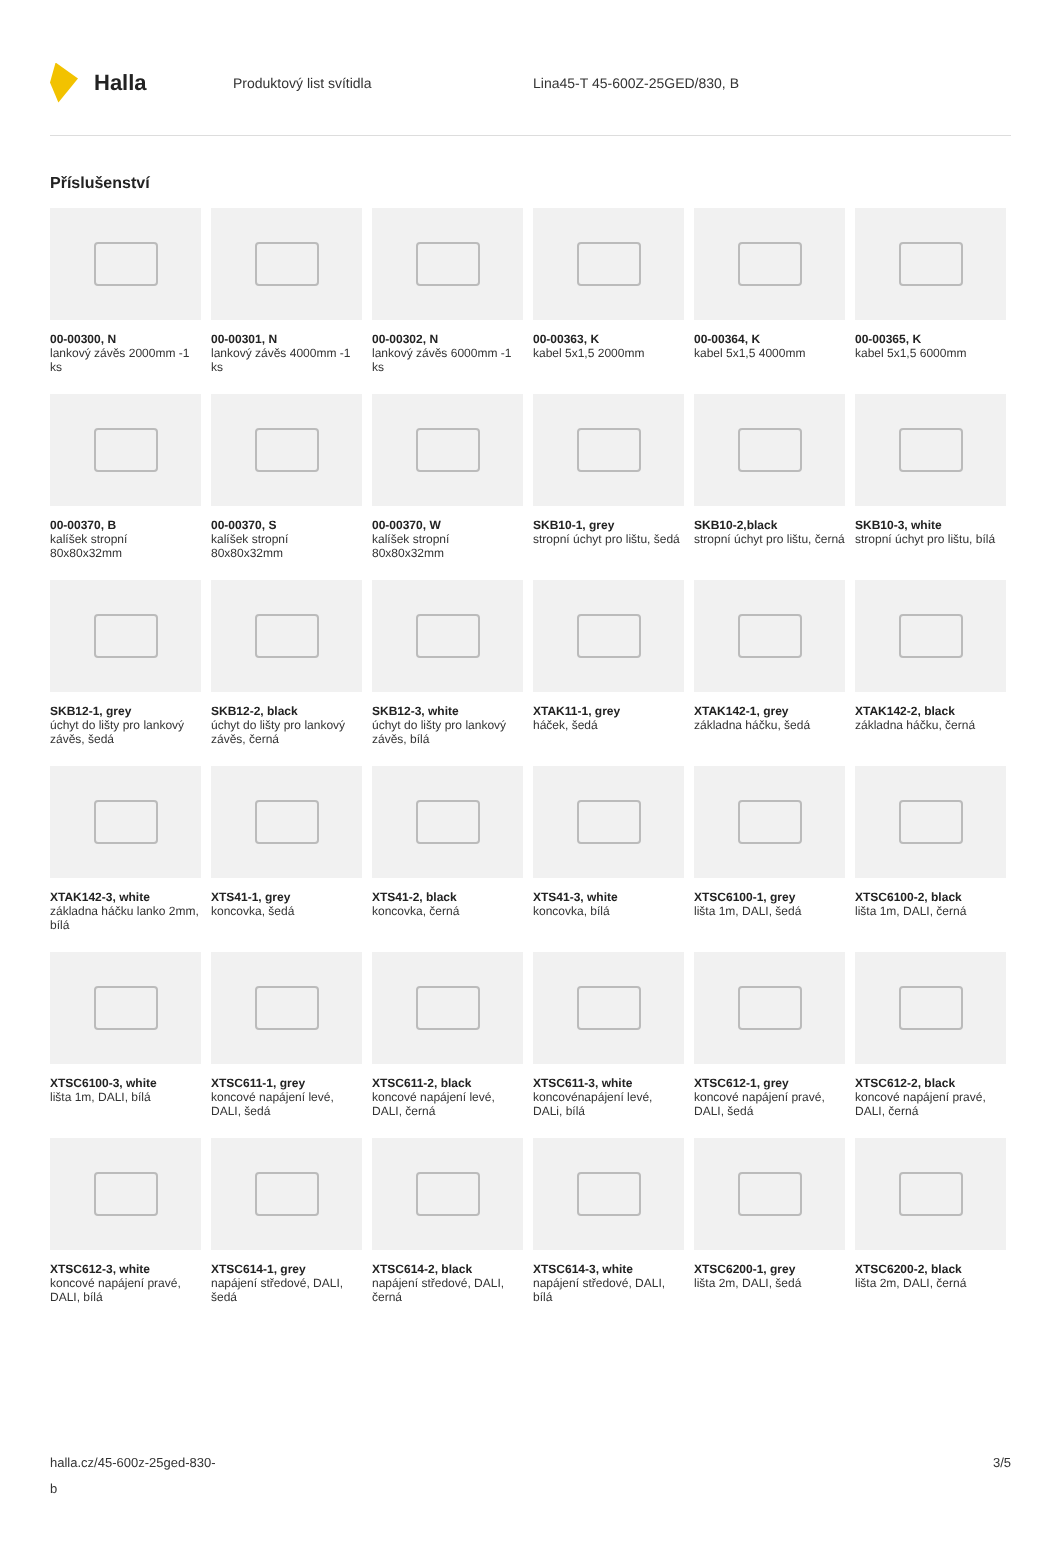Halla
Produktový list svítidla Lina45-T 45-600Z-25GED/830, B
Příslušenství
00-00300, N
lankový závěs 2000mm -1 ks
00-00301, N
lankový závěs 4000mm -1 ks
00-00302, N
lankový závěs 6000mm -1 ks
00-00363, K
kabel 5x1,5 2000mm
00-00364, K
kabel 5x1,5 4000mm
00-00365, K
kabel 5x1,5 6000mm
00-00370, B
kalíšek stropní 80x80x32mm
00-00370, S
kalíšek stropní 80x80x32mm
00-00370, W
kalíšek stropní 80x80x32mm
SKB10-1, grey
stropní úchyt pro lištu, šedá
SKB10-2,black
stropní úchyt pro lištu, černá
SKB10-3, white
stropní úchyt pro lištu, bílá
SKB12-1, grey
úchyt do lišty pro lankový závěs, šedá
SKB12-2, black
úchyt do lišty pro lankový závěs, černá
SKB12-3, white
úchyt do lišty pro lankový závěs, bílá
XTAK11-1, grey
háček, šedá
XTAK142-1, grey
základna háčku, šedá
XTAK142-2, black
základna háčku, černá
XTAK142-3, white
základna háčku lanko 2mm, bílá
XTS41-1, grey
koncovka, šedá
XTS41-2, black
koncovka, černá
XTS41-3, white
koncovka, bílá
XTSC6100-1, grey
lišta 1m, DALI, šedá
XTSC6100-2, black
lišta 1m, DALI, černá
XTSC6100-3, white
lišta 1m, DALI, bílá
XTSC611-1, grey
koncové napájení levé, DALI, šedá
XTSC611-2, black
koncové napájení levé, DALI, černá
XTSC611-3, white
koncovénapájení levé, DALi, bílá
XTSC612-1, grey
koncové napájení pravé, DALI, šedá
XTSC612-2, black
koncové napájení pravé, DALI, černá
XTSC612-3, white
koncové napájení pravé, DALI, bílá
XTSC614-1, grey
napájení středové, DALI, šedá
XTSC614-2, black
napájení středové, DALI, černá
XTSC614-3, white
napájení středové, DALI, bílá
XTSC6200-1, grey
lišta 2m, DALI, šedá
XTSC6200-2, black
lišta 2m, DALI, černá
halla.cz/45-600z-25ged-830-
b
3/5